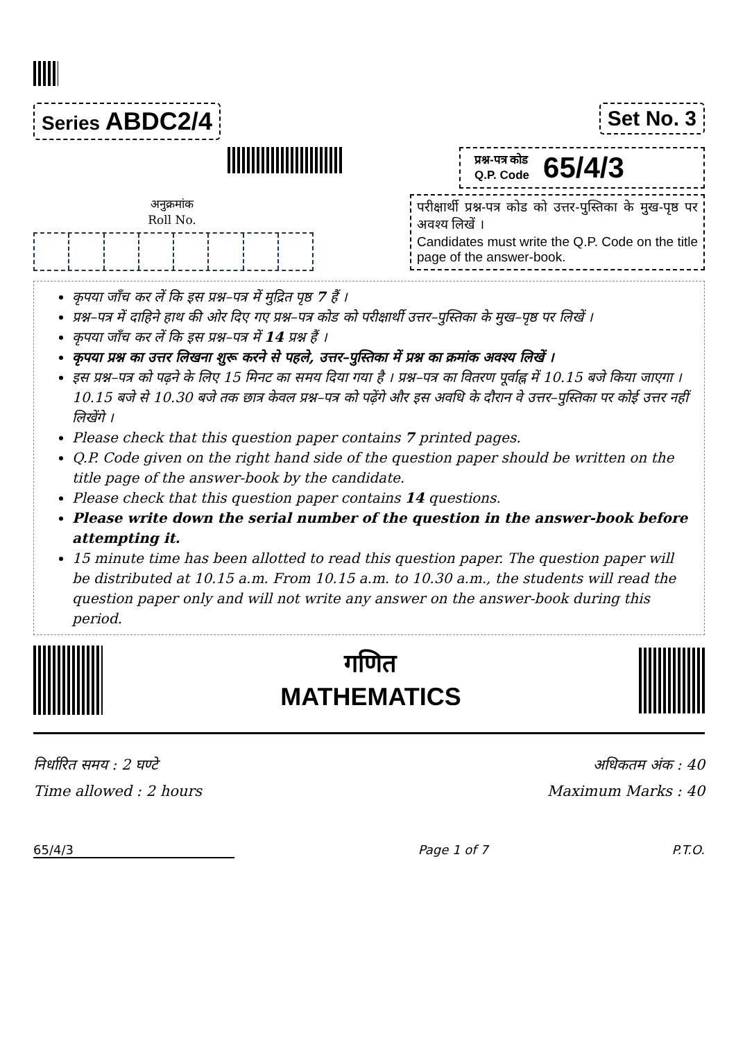Series ABDC2/4
Set No. 3
अनुक्रमांक
Roll No.
प्रश्न-पत्र कोड
Q.P. Code
65/4/3
परीक्षार्थी प्रश्न-पत्र कोड को उत्तर-पुस्तिका के मुख-पृष्ठ पर अवश्य लिखें ।
Candidates must write the Q.P. Code on the title page of the answer-book.
कृपया जाँच कर लें कि इस प्रश्न–पत्र में मुद्रित पृष्ठ 7 हैं ।
प्रश्न–पत्र में दाहिने हाथ की ओर दिए गए प्रश्न–पत्र कोड को परीक्षार्थी उत्तर–पुस्तिका के मुख–पृष्ठ पर लिखें ।
कृपया जाँच कर लें कि इस प्रश्न–पत्र में 14 प्रश्न हैं ।
कृपया प्रश्न का उत्तर लिखना शुरू करने से पहले, उत्तर–पुस्तिका में प्रश्न का क्रमांक अवश्य लिखें ।
इस प्रश्न–पत्र को पढ़ने के लिए 15 मिनट का समय दिया गया है । प्रश्न–पत्र का वितरण पूर्वाह्न में 10.15 बजे किया जाएगा । 10.15 बजे से 10.30 बजे तक छात्र केवल प्रश्न–पत्र को पढ़ेंगे और इस अवधि के दौरान वे उत्तर–पुस्तिका पर कोई उत्तर नहीं लिखेंगे ।
Please check that this question paper contains 7 printed pages.
Q.P. Code given on the right hand side of the question paper should be written on the title page of the answer-book by the candidate.
Please check that this question paper contains 14 questions.
Please write down the serial number of the question in the answer-book before attempting it.
15 minute time has been allotted to read this question paper. The question paper will be distributed at 10.15 a.m. From 10.15 a.m. to 10.30 a.m., the students will read the question paper only and will not write any answer on the answer-book during this period.
गणित
MATHEMATICS
निर्धारित समय : 2 घण्टे
Time allowed : 2 hours
अधिकतम अंक : 40
Maximum Marks : 40
65/4/3 Page 1 of 7 P.T.O.